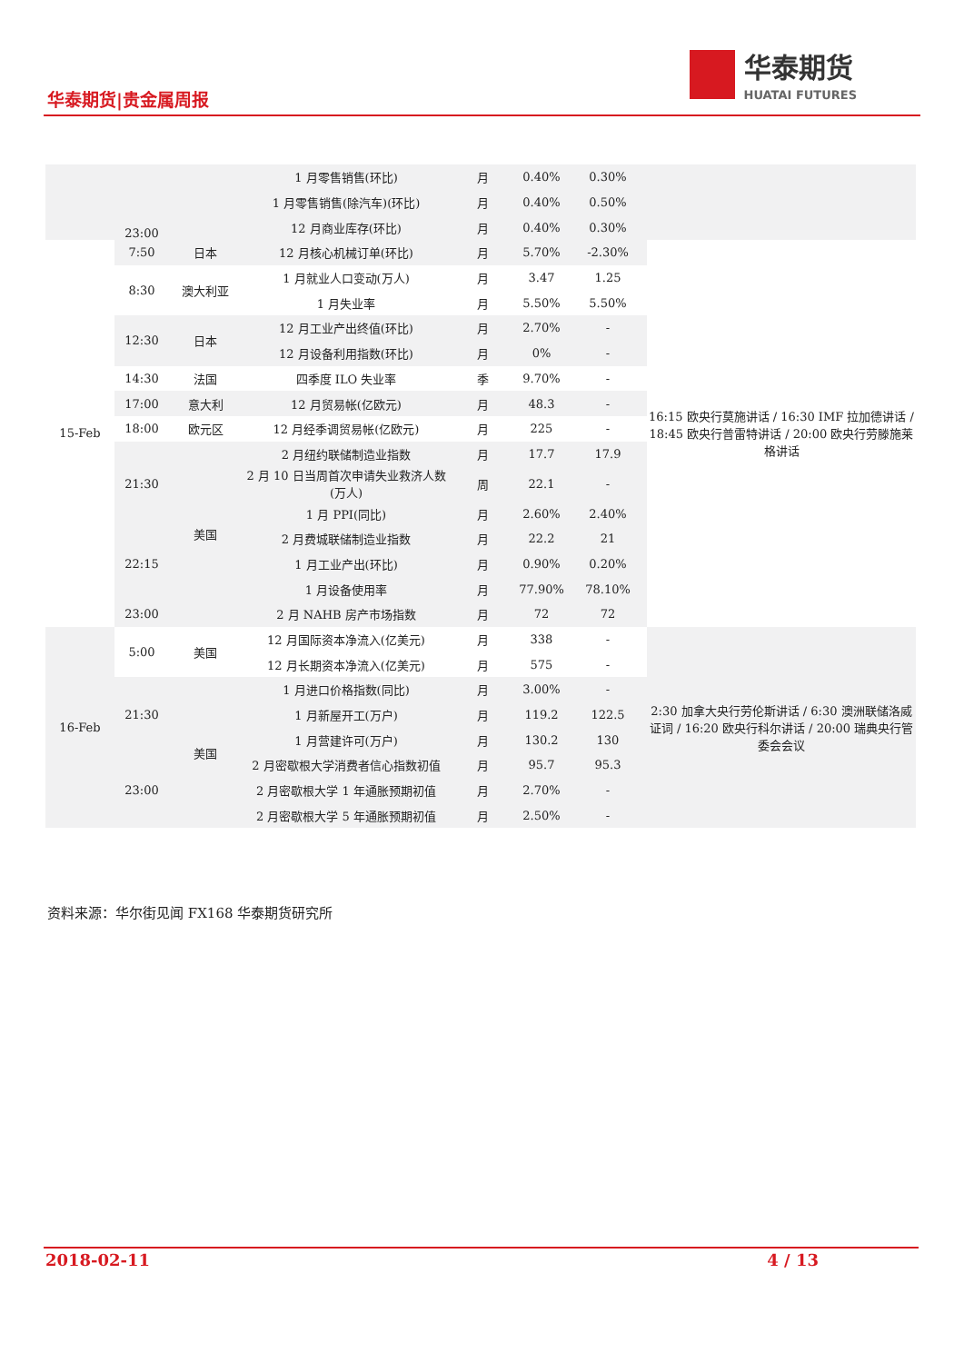华泰期货|贵金属周报
华泰期货
HUATAI FUTURES
| | 23:00 | | 1 月零售销售(环比) | 月 | 0.40% | 0.30% | |
| | | | 1 月零售销售(除汽车)(环比) | 月 | 0.40% | 0.50% | |
| | | | 12 月商业库存(环比) | 月 | 0.40% | 0.30% | |
| 15-Feb | 7:50 | 日本 | 12 月核心机械订单(环比) | 月 | 5.70% | -2.30% | 16:15 欧央行莫施讲话 / 16:30 IMF 拉加德讲话 / 18:45 欧央行普雷特讲话 / 20:00 欧央行劳滕施莱格讲话 |
| | 8:30 | 澳大利亚 | 1 月就业人口变动(万人) | 月 | 3.47 | 1.25 | |
| | | | 1 月失业率 | 月 | 5.50% | 5.50% | |
| | 12:30 | 日本 | 12 月工业产出终值(环比) | 月 | 2.70% | - | |
| | | | 12 月设备利用指数(环比) | 月 | 0% | - | |
| | 14:30 | 法国 | 四季度 ILO 失业率 | 季 | 9.70% | - | |
| | 17:00 | 意大利 | 12 月贸易帐(亿欧元) | 月 | 48.3 | - | |
| | 18:00 | 欧元区 | 12 月经季调贸易帐(亿欧元) | 月 | 225 | - | |
| | 21:30 | 美国 | 2 月纽约联储制造业指数 | 月 | 17.7 | 17.9 | |
| | | | 2 月 10 日当周首次申请失业救济人数(万人) | 周 | 22.1 | - | |
| | | | 1 月 PPI(同比) | 月 | 2.60% | 2.40% | |
| | 22:15 | | 2 月费城联储制造业指数 | 月 | 22.2 | 21 | |
| | | | 1 月工业产出(环比) | 月 | 0.90% | 0.20% | |
| | | | 1 月设备使用率 | 月 | 77.90% | 78.10% | |
| | 23:00 | | 2 月 NAHB 房产市场指数 | 月 | 72 | 72 | |
| 16-Feb | 5:00 | 美国 | 12 月国际资本净流入(亿美元) | 月 | 338 | - | 2:30 加拿大央行劳伦斯讲话 / 6:30 澳洲联储洛威证词 / 16:20 欧央行科尔讲话 / 20:00 瑞典央行管委会会议 |
| | | | 12 月长期资本净流入(亿美元) | 月 | 575 | - | |
| | 21:30 | 美国 | 1 月进口价格指数(同比) | 月 | 3.00% | - | |
| | | | 1 月新屋开工(万户) | 月 | 119.2 | 122.5 | |
| | | | 1 月营建许可(万户) | 月 | 130.2 | 130 | |
| | 23:00 | | 2 月密歇根大学消费者信心指数初值 | 月 | 95.7 | 95.3 | |
| | | | 2 月密歇根大学 1 年通胀预期初值 | 月 | 2.70% | - | |
| | | | 2 月密歇根大学 5 年通胀预期初值 | 月 | 2.50% | - | |
资料来源：华尔街见闻 FX168 华泰期货研究所
2018-02-11 4 / 13